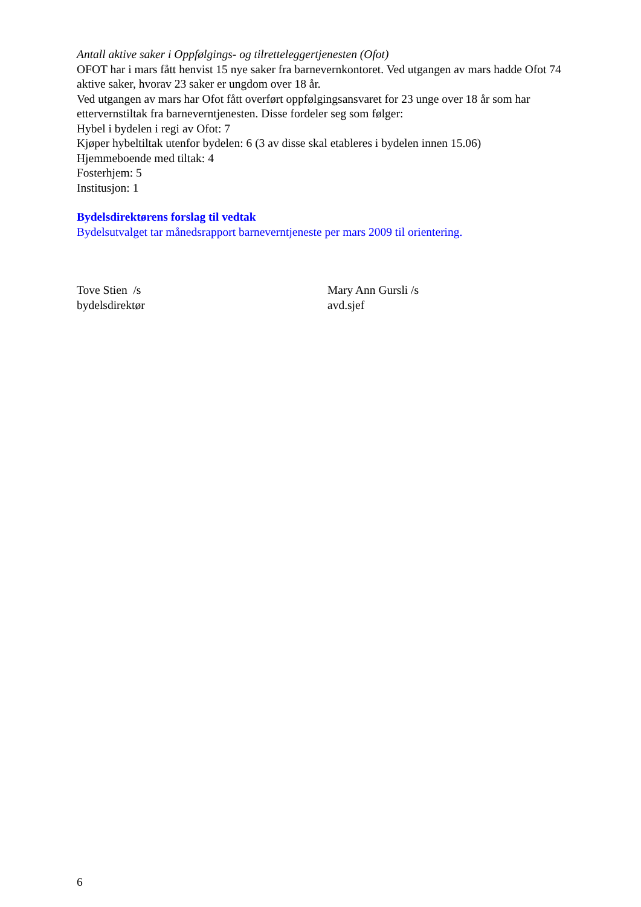Antall aktive saker i Oppfølgings- og tilretteleggertjenesten (Ofot)
OFOT har i mars fått henvist 15 nye saker fra barnevernkontoret. Ved utgangen av mars hadde Ofot 74 aktive saker, hvorav 23 saker er ungdom over 18 år.
Ved utgangen av mars har Ofot fått overført oppfølgingsansvaret for 23 unge over 18 år som har ettervernstiltak fra barneverntjenesten. Disse fordeler seg som følger:
Hybel i bydelen i regi av Ofot: 7
Kjøper hybeltiltak utenfor bydelen: 6 (3 av disse skal etableres i bydelen innen 15.06)
Hjemmeboende med tiltak: 4
Fosterhjem: 5
Institusjon: 1
Bydelsdirektørens forslag til vedtak
Bydelsutvalget tar månedsrapport barneverntjeneste per mars 2009 til orientering.
Tove Stien /s
bydelsdirektør
Mary Ann Gursli /s
avd.sjef
6